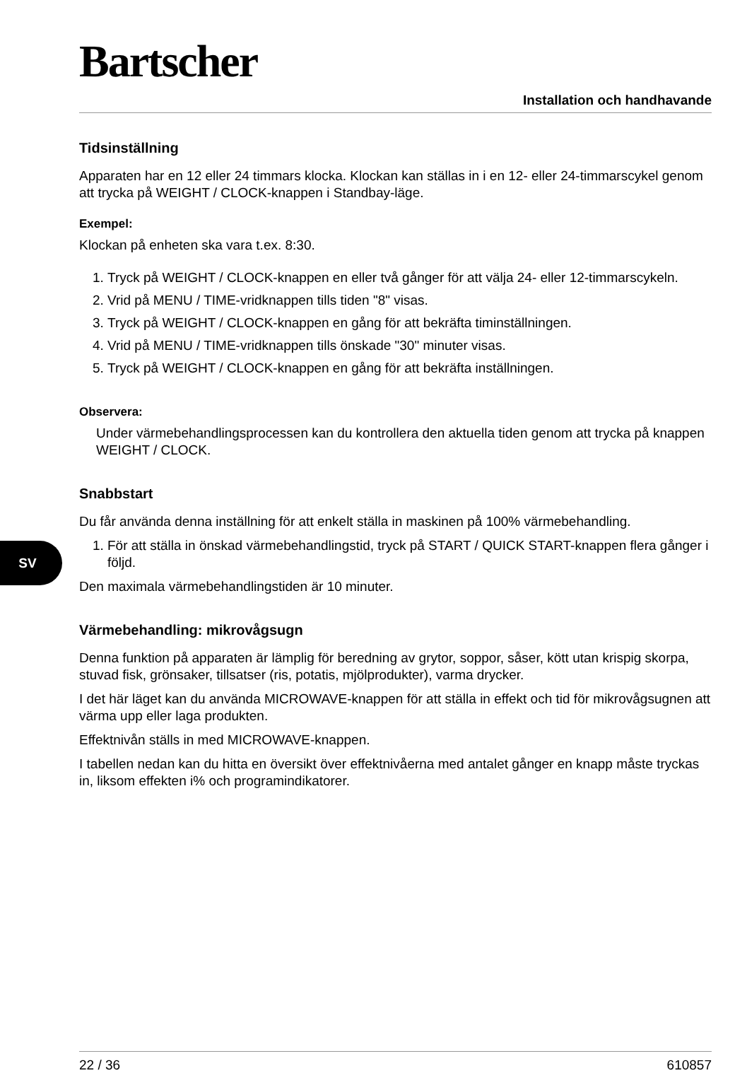SV
Bartscher
Installation och handhavande
Tidsinställning
Apparaten har en 12 eller 24 timmars klocka. Klockan kan ställas in i en 12- eller 24-timmarscykel genom att trycka på WEIGHT / CLOCK-knappen i Standbay-läge.
Exempel:
Klockan på enheten ska vara t.ex. 8:30.
1. Tryck på WEIGHT / CLOCK-knappen en eller två gånger för att välja 24- eller 12-timmarscykeln.
2. Vrid på MENU / TIME-vridknappen tills tiden "8" visas.
3. Tryck på WEIGHT / CLOCK-knappen en gång för att bekräfta timinställningen.
4. Vrid på MENU / TIME-vridknappen tills önskade "30" minuter visas.
5. Tryck på WEIGHT / CLOCK-knappen en gång för att bekräfta inställningen.
Observera:
Under värmebehandlingsprocessen kan du kontrollera den aktuella tiden genom att trycka på knappen WEIGHT / CLOCK.
Snabbstart
Du får använda denna inställning för att enkelt ställa in maskinen på 100% värmebehandling.
1. För att ställa in önskad värmebehandlingstid, tryck på START / QUICK START-knappen flera gånger i följd.
Den maximala värmebehandlingstiden är 10 minuter.
Värmebehandling: mikrovågsugn
Denna funktion på apparaten är lämplig för beredning av grytor, soppor, såser, kött utan krispig skorpa, stuvad fisk, grönsaker, tillsatser (ris, potatis, mjölprodukter), varma drycker.
I det här läget kan du använda MICROWAVE-knappen för att ställa in effekt och tid för mikrovågsugnen att värma upp eller laga produkten.
Effektnivån ställs in med MICROWAVE-knappen.
I tabellen nedan kan du hitta en översikt över effektnivåerna med antalet gånger en knapp måste tryckas in, liksom effekten i% och programindikatorer.
22 / 36 610857